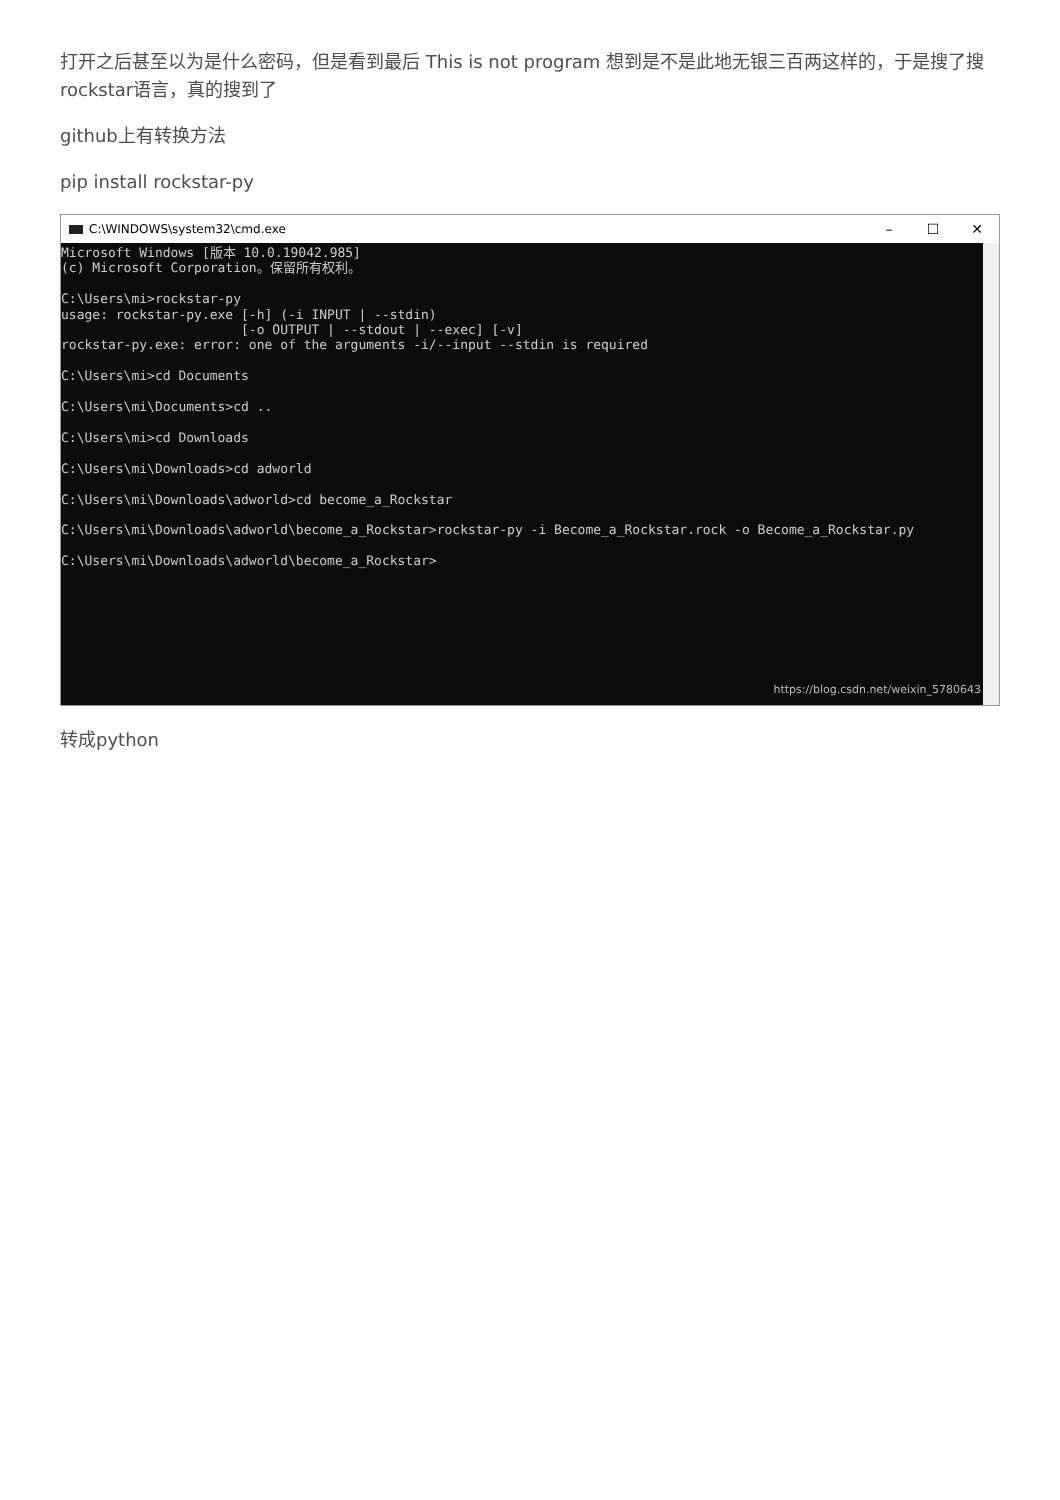打开之后甚至以为是什么密码，但是看到最后 This is not program 想到是不是此地无银三百两这样的，于是搜了搜rockstar语言，真的搜到了
github上有转换方法
pip install rockstar-py
C:\WINDOWS\system32\cmd.exe
– ☐ ✕
Microsoft Windows [版本 10.0.19042.985] (c) Microsoft Corporation。保留所有权利。 C:\Users\mi>rockstar-py usage: rockstar-py.exe [-h] (-i INPUT | --stdin) [-o OUTPUT | --stdout | --exec] [-v] rockstar-py.exe: error: one of the arguments -i/--input --stdin is required C:\Users\mi>cd Documents C:\Users\mi\Documents>cd .. C:\Users\mi>cd Downloads C:\Users\mi\Downloads>cd adworld C:\Users\mi\Downloads\adworld>cd become_a_Rockstar C:\Users\mi\Downloads\adworld\become_a_Rockstar>rockstar-py -i Become_a_Rockstar.rock -o Become_a_Rockstar.py C:\Users\mi\Downloads\adworld\become_a_Rockstar>
https://blog.csdn.net/weixin_5780643
转成python